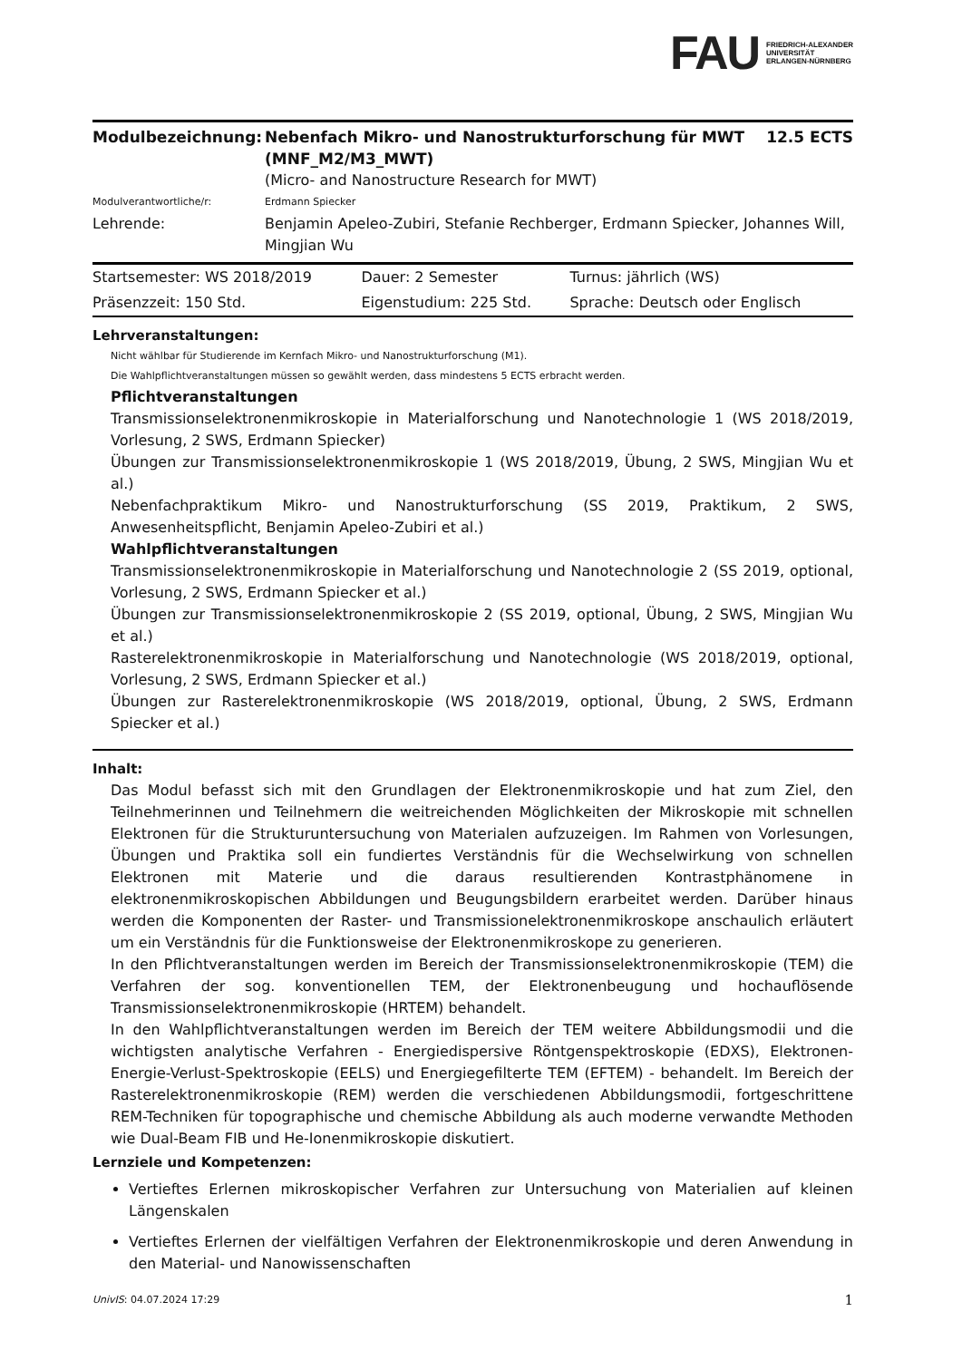FAU FRIEDRICH-ALEXANDER
UNIVERSITÄT
ERLANGEN-NÜRNBERG
| Modulbezeichnung: | Nebenfach Mikro- und Nanostrukturforschung für MWT (MNF_M2/M3_MWT) | 12.5 ECTS |
| | (Micro- and Nanostructure Research for MWT) | |
| Modulverantwortliche/r: | Erdmann Spiecker | |
| Lehrende: | Benjamin Apeleo-Zubiri, Stefanie Rechberger, Erdmann Spiecker, Johannes Will, Mingjian Wu | |
| Startsemester: WS 2018/2019 | Dauer: 2 Semester | Turnus: jährlich (WS) |
| Präsenzzeit: 150 Std. | Eigenstudium: 225 Std. | Sprache: Deutsch oder Englisch |
Lehrveranstaltungen:
Nicht wählbar für Studierende im Kernfach Mikro- und Nanostrukturforschung (M1).
Die Wahlpflichtveranstaltungen müssen so gewählt werden, dass mindestens 5 ECTS erbracht werden.
Pflichtveranstaltungen
Transmissionselektronenmikroskopie in Materialforschung und Nanotechnologie 1 (WS 2018/2019, Vorlesung, 2 SWS, Erdmann Spiecker)
Übungen zur Transmissionselektronenmikroskopie 1 (WS 2018/2019, Übung, 2 SWS, Mingjian Wu et al.)
Nebenfachpraktikum Mikro- und Nanostrukturforschung (SS 2019, Praktikum, 2 SWS, Anwesenheitspflicht, Benjamin Apeleo-Zubiri et al.)
Wahlpflichtveranstaltungen
Transmissionselektronenmikroskopie in Materialforschung und Nanotechnologie 2 (SS 2019, optional, Vorlesung, 2 SWS, Erdmann Spiecker et al.)
Übungen zur Transmissionselektronenmikroskopie 2 (SS 2019, optional, Übung, 2 SWS, Mingjian Wu et al.)
Rasterelektronenmikroskopie in Materialforschung und Nanotechnologie (WS 2018/2019, optional, Vorlesung, 2 SWS, Erdmann Spiecker et al.)
Übungen zur Rasterelektronenmikroskopie (WS 2018/2019, optional, Übung, 2 SWS, Erdmann Spiecker et al.)
Inhalt:
Das Modul befasst sich mit den Grundlagen der Elektronenmikroskopie und hat zum Ziel, den Teilnehmerinnen und Teilnehmern die weitreichenden Möglichkeiten der Mikroskopie mit schnellen Elektronen für die Strukturuntersuchung von Materialen aufzuzeigen. Im Rahmen von Vorlesungen, Übungen und Praktika soll ein fundiertes Verständnis für die Wechselwirkung von schnellen Elektronen mit Materie und die daraus resultierenden Kontrastphänomene in elektronenmikroskopischen Abbildungen und Beugungsbildern erarbeitet werden. Darüber hinaus werden die Komponenten der Raster- und Transmissionelektronenmikroskope anschaulich erläutert um ein Verständnis für die Funktionsweise der Elektronenmikroskope zu generieren.
In den Pflichtveranstaltungen werden im Bereich der Transmissionselektronenmikroskopie (TEM) die Verfahren der sog. konventionellen TEM, der Elektronenbeugung und hochauflösende Transmissionselektronenmikroskopie (HRTEM) behandelt.
In den Wahlpflichtveranstaltungen werden im Bereich der TEM weitere Abbildungsmodii und die wichtigsten analytische Verfahren - Energiedispersive Röntgenspektroskopie (EDXS), Elektronen-Energie-Verlust-Spektroskopie (EELS) und Energiegefilterte TEM (EFTEM) - behandelt. Im Bereich der Rasterelektronenmikroskopie (REM) werden die verschiedenen Abbildungsmodii, fortgeschrittene REM-Techniken für topographische und chemische Abbildung als auch moderne verwandte Methoden wie Dual-Beam FIB und He-Ionenmikroskopie diskutiert.
Lernziele und Kompetenzen:
Vertieftes Erlernen mikroskopischer Verfahren zur Untersuchung von Materialien auf kleinen Längenskalen
Vertieftes Erlernen der vielfältigen Verfahren der Elektronenmikroskopie und deren Anwendung in den Material- und Nanowissenschaften
UnivIS: 04.07.2024 17:29 1